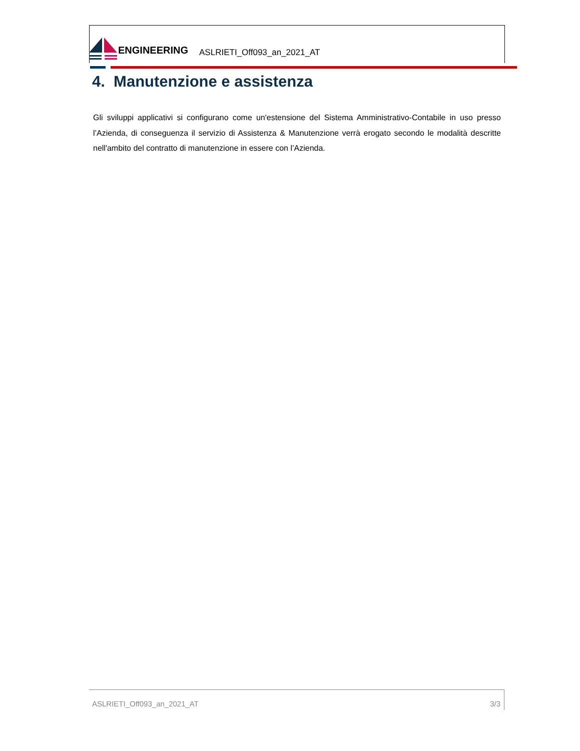ENGINEERING
ASLRIETI_Off093_an_2021_AT
4. Manutenzione e assistenza
Gli sviluppi applicativi si configurano come un'estensione del Sistema Amministrativo-Contabile in uso presso l’Azienda, di conseguenza il servizio di Assistenza & Manutenzione verrà erogato secondo le modalità descritte nell'ambito del contratto di manutenzione in essere con l’Azienda.
ASLRIETI_Off093_an_2021_AT 3/3